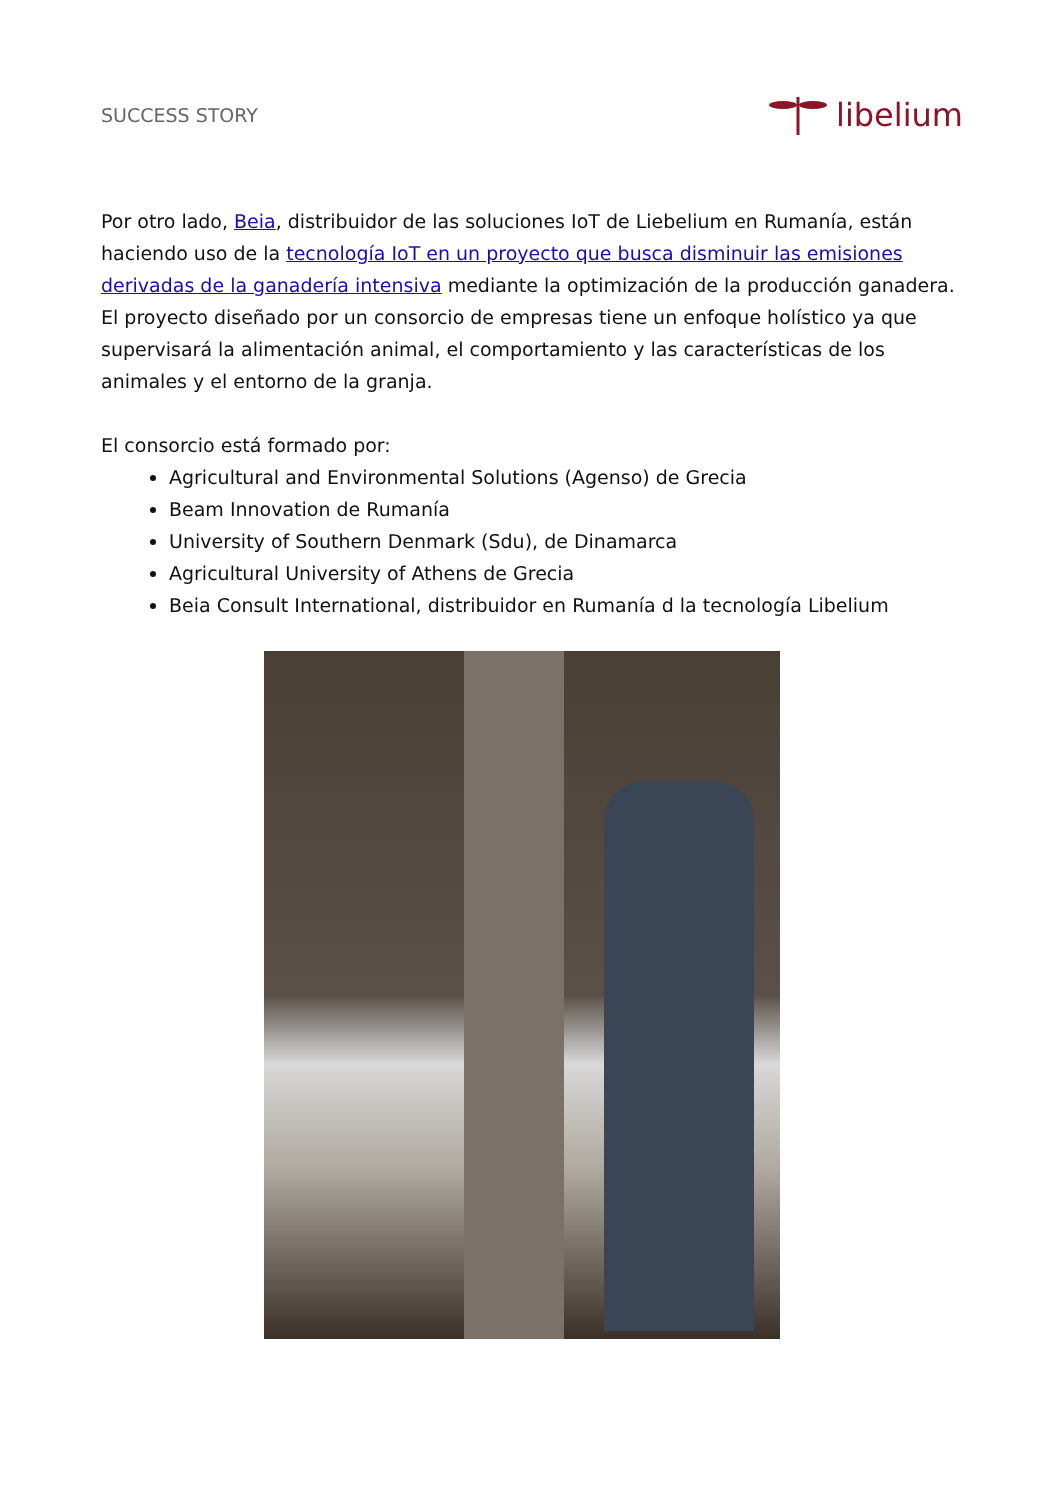SUCCESS STORY
libelium
Por otro lado, Beia, distribuidor de las soluciones IoT de Liebelium en Rumanía, están haciendo uso de la tecnología IoT en un proyecto que busca disminuir las emisiones derivadas de la ganadería intensiva mediante la optimización de la producción ganadera. El proyecto diseñado por un consorcio de empresas tiene un enfoque holístico ya que supervisará la alimentación animal, el comportamiento y las características de los animales y el entorno de la granja.
El consorcio está formado por:
Agricultural and Environmental Solutions (Agenso) de Grecia
Beam Innovation de Rumanía
University of Southern Denmark (Sdu), de Dinamarca
Agricultural University of Athens de Grecia
Beia Consult International, distribuidor en Rumanía d la tecnología Libelium